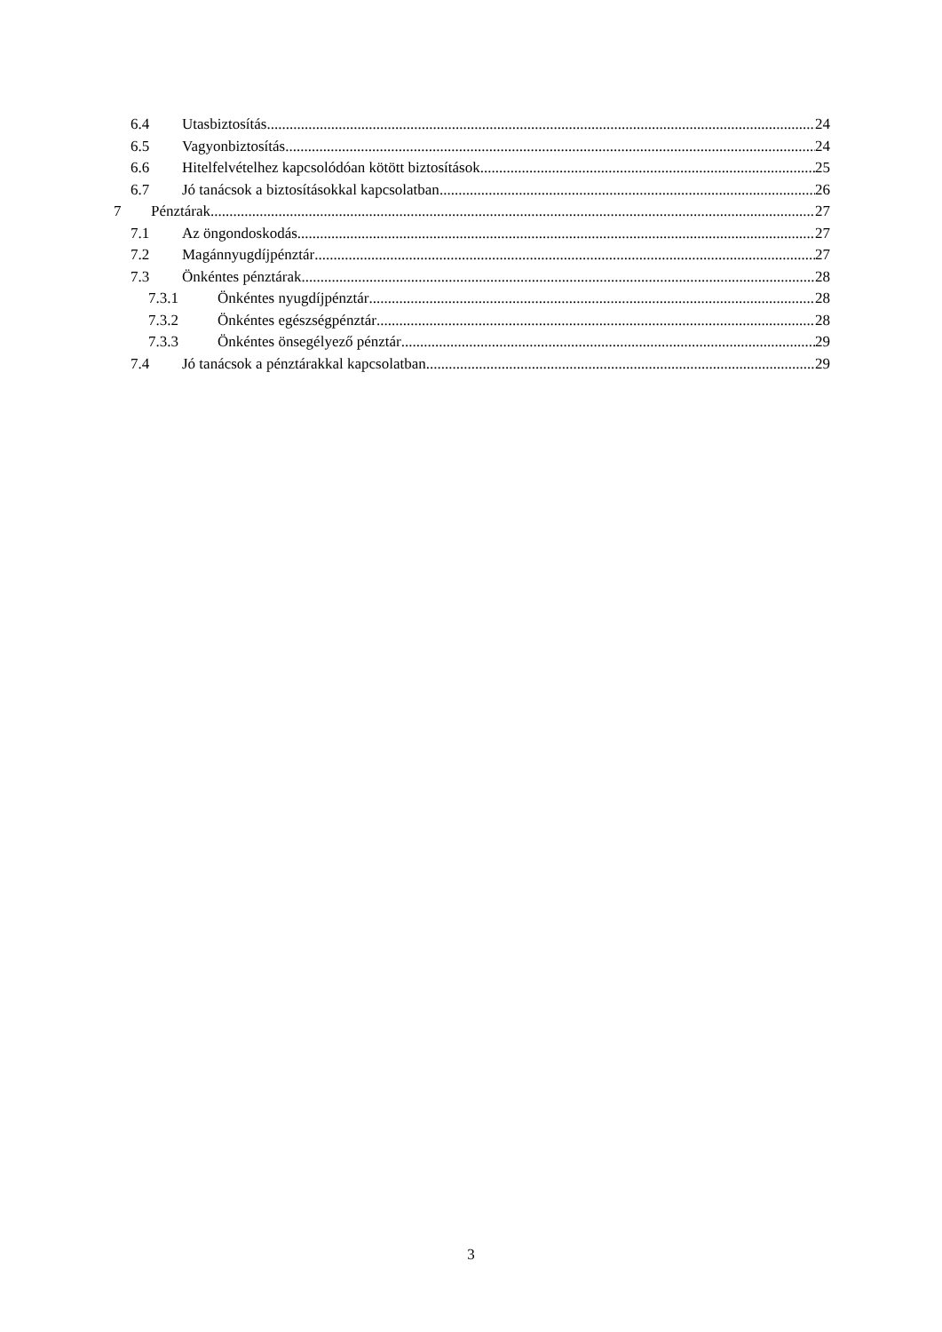6.4 Utasbiztosítás 24
6.5 Vagyonbiztosítás 24
6.6 Hitelfelvételhez kapcsolódóan kötött biztosítások 25
6.7 Jó tanácsok a biztosításokkal kapcsolatban 26
7 Pénztárak 27
7.1 Az öngondoskodás 27
7.2 Magánnyugdíjpénztár 27
7.3 Önkéntes pénztárak 28
7.3.1 Önkéntes nyugdíjpénztár 28
7.3.2 Önkéntes egészségpénztár 28
7.3.3 Önkéntes önsegélyező pénztár 29
7.4 Jó tanácsok a pénztárakkal kapcsolatban 29
3